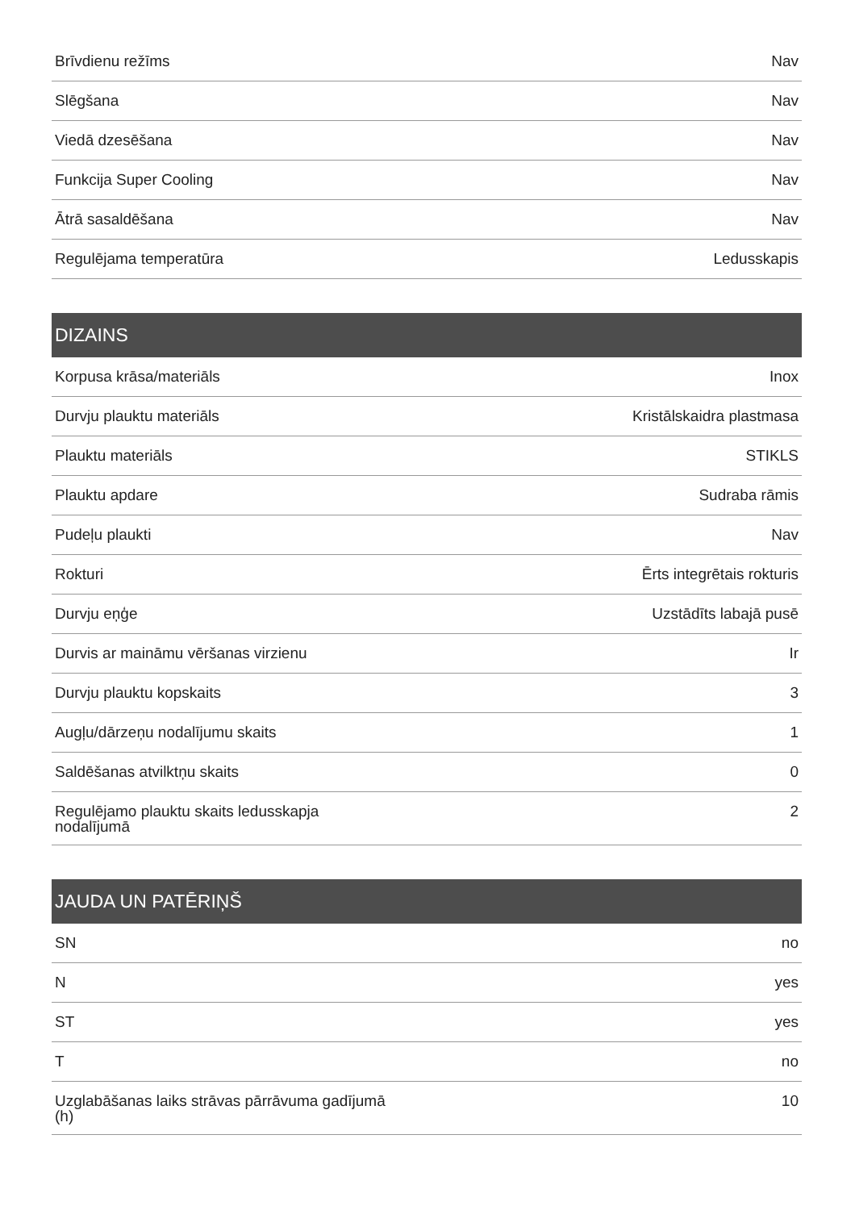| Brīvdienu režīms | Nav |
| Slēgšana | Nav |
| Viedā dzesēšana | Nav |
| Funkcija Super Cooling | Nav |
| Ātrā sasaldēšana | Nav |
| Regulējama temperatūra | Ledusskapis |
| DIZAINS | |
| --- | --- |
| Korpusa krāsa/materiāls | Inox |
| Durvju plauktu materiāls | Kristālskaidra plastmasa |
| Plauktu materiāls | STIKLS |
| Plauktu apdare | Sudraba rāmis |
| Pudeļu plaukti | Nav |
| Rokturi | Ērts integrētais rokturis |
| Durvju eņģe | Uzstādīts labajā pusē |
| Durvis ar maināmu vēršanas virzienu | Ir |
| Durvju plauktu kopskaits | 3 |
| Augļu/dārzeņu nodalījumu skaits | 1 |
| Saldēšanas atvilktņu skaits | 0 |
| Regulējamo plauktu skaits ledusskapja nodalījumā | 2 |
| JAUDA UN PATĒRIŅŠ | |
| --- | --- |
| SN | no |
| N | yes |
| ST | yes |
| T | no |
| Uzglabāšanas laiks strāvas pārrāvuma gadījumā (h) | 10 |